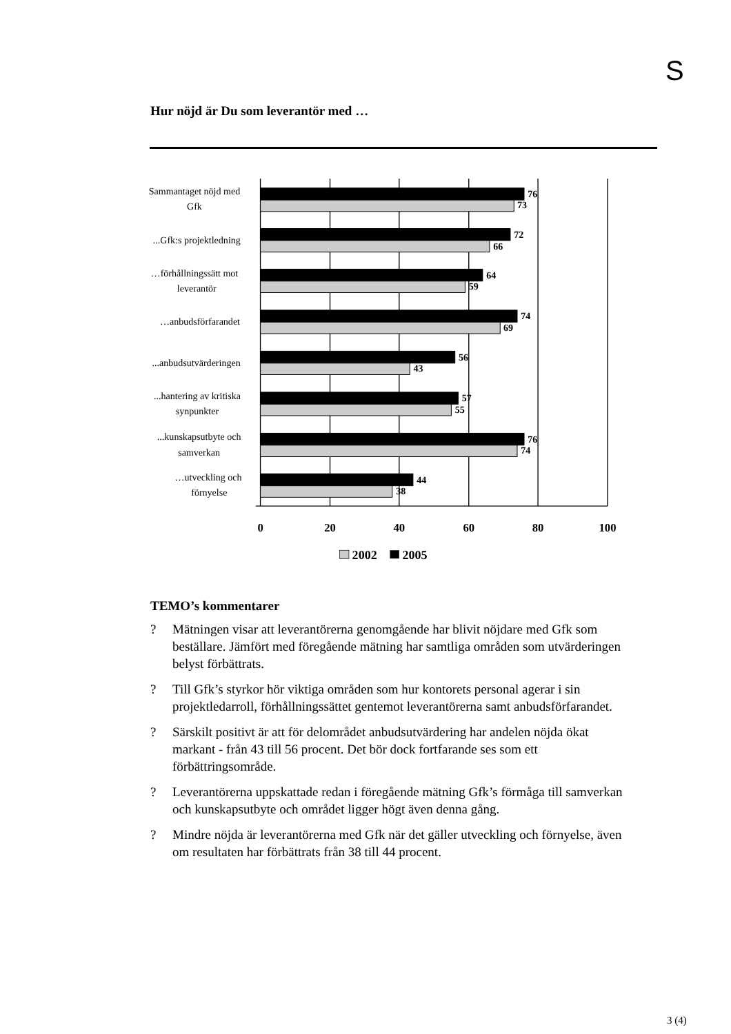S
Hur nöjd är Du som leverantör med …
Sammantaget nöjd med
Gfk
...Gfk:s projektledning
…förhållningssätt mot
leverantör
…anbudsförfarandet
...anbudsutvärderingen
...hantering av kritiska
synpunkter
...kunskapsutbyte och
samverkan
…utveckling och
förnyelse
76
73
72
66
64
59
74
69
56
43
57
55
76
74
44
38
0
20
40
60
80
100
2002
2005
TEMO’s kommentarer
? Mätningen visar att leverantörerna genomgående har blivit nöjdare med Gfk som beställare. Jämfört med föregående mätning har samtliga områden som utvärderingen belyst förbättrats.
? Till Gfk’s styrkor hör viktiga områden som hur kontorets personal agerar i sin projektledarroll, förhållningssättet gentemot leverantörerna samt anbudsförfarandet.
? Särskilt positivt är att för delområdet anbudsutvärdering har andelen nöjda ökat markant - från 43 till 56 procent. Det bör dock fortfarande ses som ett förbättringsområde.
? Leverantörerna uppskattade redan i föregående mätning Gfk’s förmåga till samverkan och kunskapsutbyte och området ligger högt även denna gång.
? Mindre nöjda är leverantörerna med Gfk när det gäller utveckling och förnyelse, även om resultaten har förbättrats från 38 till 44 procent.
3 (4)